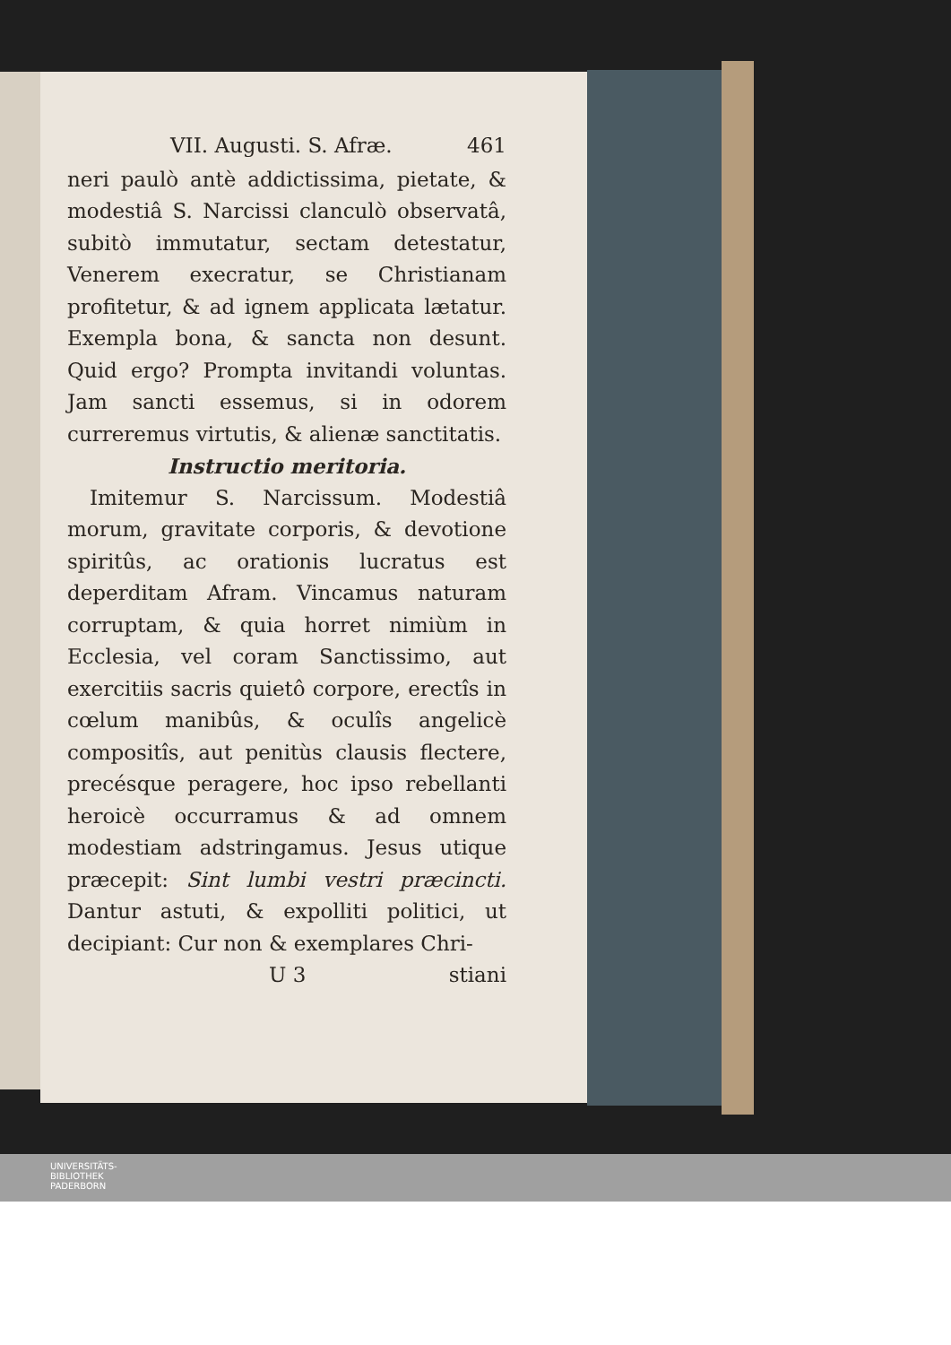VII. Augusti. S. Afræ. 461
neri paulò antè addictissima, pietate, & modestiâ S. Narcissi clanculò observatâ, subitò immutatur, sectam detestatur, Venerem execratur, se Christianam profitetur, & ad ignem applicata lætatur. Exempla bona, & sancta non desunt. Quid ergo? Prompta invitandi voluntas. Jam sancti essemus, si in odorem curreremus virtutis, & alienæ sanctitatis.
Instructio meritoria.
Imitemur S. Narcissum. Modestiâ morum, gravitate corporis, & devotione spiritûs, ac orationis lucratus est deperditam Afram. Vincamus naturam corruptam, & quia horret nimiùm in Ecclesia, vel coram Sanctissimo, aut exercitiis sacris quietô corpore, erectîs in cœlum manibûs, & oculîs angelicè compositîs, aut penitùs clausis flectere, precésque peragere, hoc ipso rebellanti heroicè occurramus & ad omnem modestiam adstringamus. Jesus utique præcepit: Sint lumbi vestri præcincti. Dantur astuti, & expolliti politici, ut decipiant: Cur non & exemplares Chri-
U 3 stiani
UNIVERSITÄTS-
BIBLIOTHEK
PADERBORN